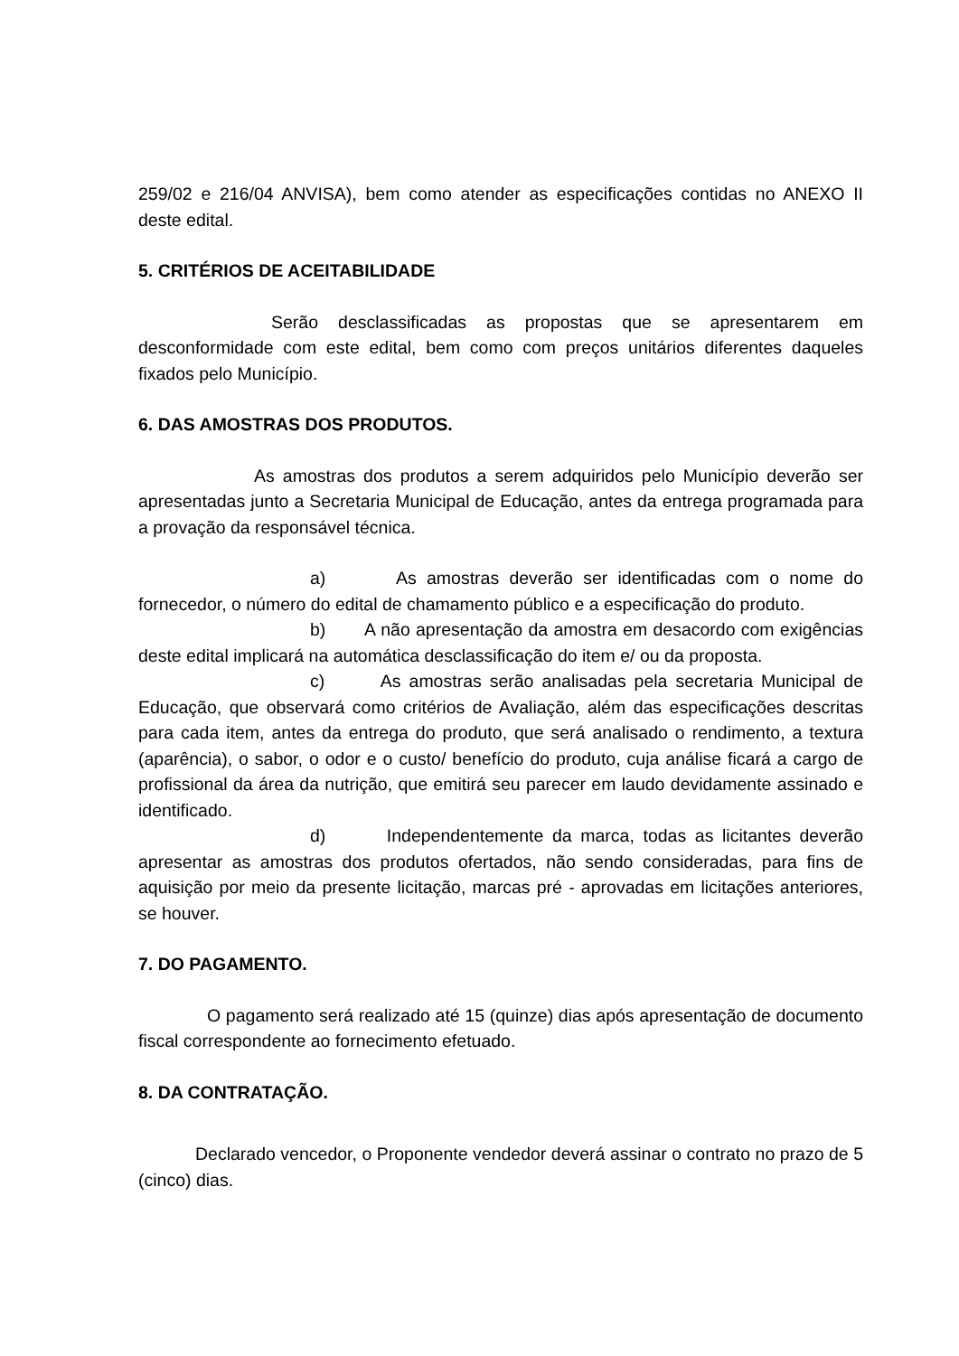259/02 e 216/04 ANVISA), bem como atender as especificações contidas no ANEXO II deste edital.
5. CRITÉRIOS DE ACEITABILIDADE
Serão desclassificadas as propostas que se apresentarem em desconformidade com este edital, bem como com preços unitários diferentes daqueles fixados pelo Município.
6. DAS AMOSTRAS DOS PRODUTOS.
As amostras dos produtos a serem adquiridos pelo Município deverão ser apresentadas junto a Secretaria Municipal de Educação, antes da entrega programada para a provação da responsável técnica.
a) As amostras deverão ser identificadas com o nome do fornecedor, o número do edital de chamamento público e a especificação do produto.
b) A não apresentação da amostra em desacordo com exigências deste edital implicará na automática desclassificação do item e/ ou da proposta.
c) As amostras serão analisadas pela secretaria Municipal de Educação, que observará como critérios de Avaliação, além das especificações descritas para cada item, antes da entrega do produto, que será analisado o rendimento, a textura (aparência), o sabor, o odor e o custo/ benefício do produto, cuja análise ficará a cargo de profissional da área da nutrição, que emitirá seu parecer em laudo devidamente assinado e identificado.
d) Independentemente da marca, todas as licitantes deverão apresentar as amostras dos produtos ofertados, não sendo consideradas, para fins de aquisição por meio da presente licitação, marcas pré - aprovadas em licitações anteriores, se houver.
7. DO PAGAMENTO.
O pagamento será realizado até 15 (quinze) dias após apresentação de documento fiscal correspondente ao fornecimento efetuado.
8. DA CONTRATAÇÃO.
Declarado vencedor, o Proponente vendedor deverá assinar o contrato no prazo de 5 (cinco) dias.